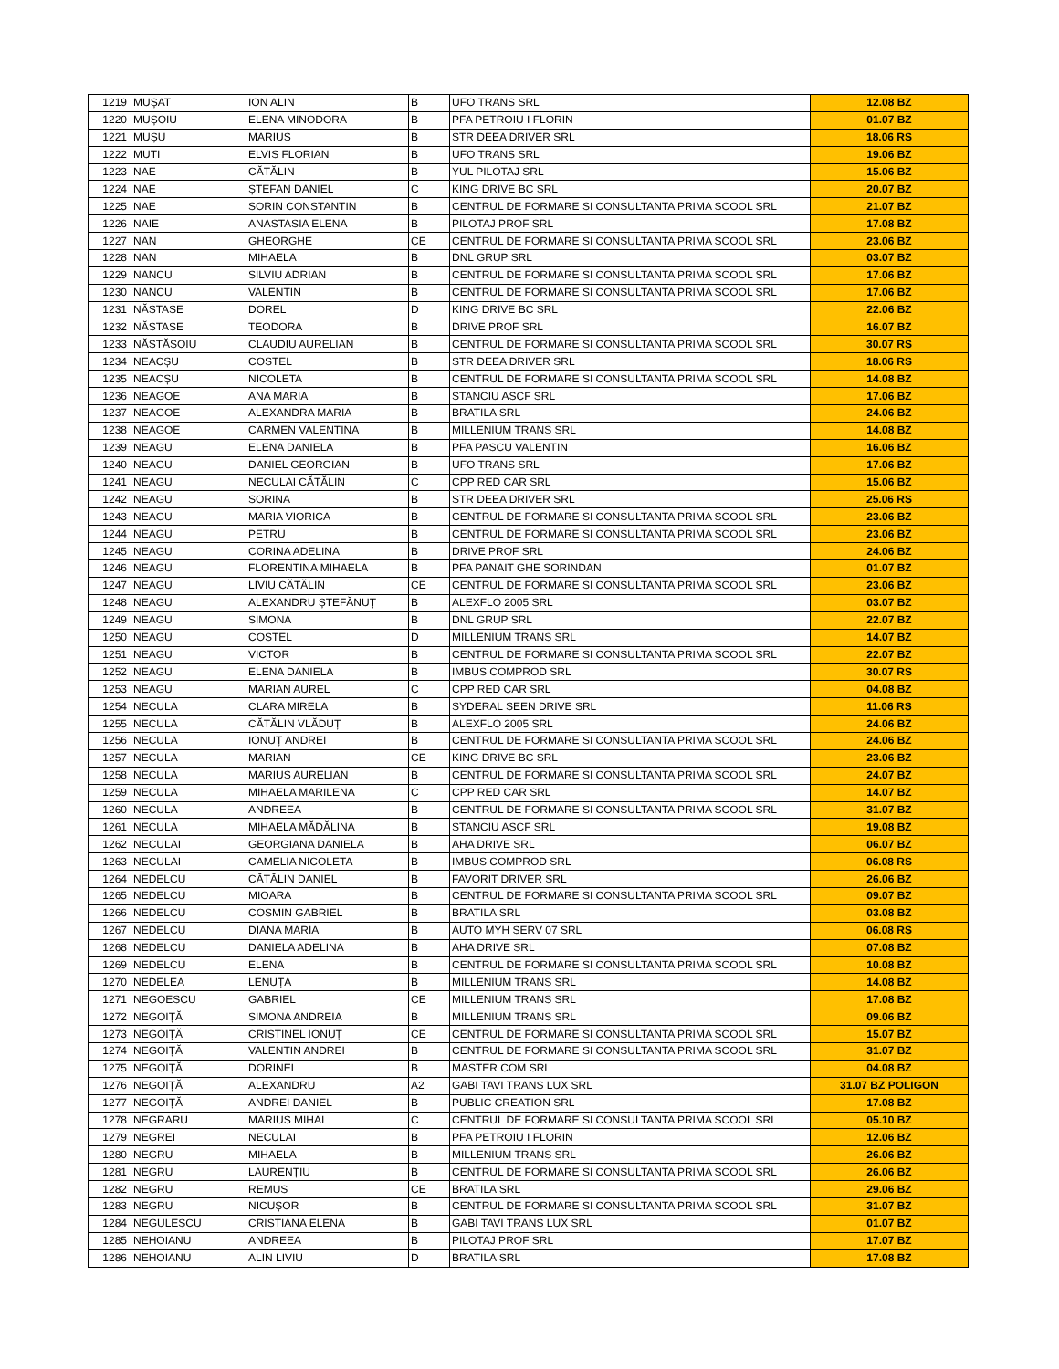| 1219 | MUȘAT | ION ALIN | B | UFO TRANS SRL | 12.08 BZ |
| 1220 | MUȘOIU | ELENA MINODORA | B | PFA PETROIU I FLORIN | 01.07 BZ |
| 1221 | MUȘU | MARIUS | B | STR DEEA DRIVER SRL | 18.06 RS |
| 1222 | MUTI | ELVIS FLORIAN | B | UFO TRANS SRL | 19.06 BZ |
| 1223 | NAE | CĂTĂLIN | B | YUL PILOTAJ SRL | 15.06 BZ |
| 1224 | NAE | ȘTEFAN DANIEL | C | KING DRIVE BC SRL | 20.07 BZ |
| 1225 | NAE | SORIN CONSTANTIN | B | CENTRUL DE FORMARE SI CONSULTANTA PRIMA SCOOL SRL | 21.07 BZ |
| 1226 | NAIE | ANASTASIA ELENA | B | PILOTAJ PROF SRL | 17.08 BZ |
| 1227 | NAN | GHEORGHE | CE | CENTRUL DE FORMARE SI CONSULTANTA PRIMA SCOOL SRL | 23.06 BZ |
| 1228 | NAN | MIHAELA | B | DNL GRUP SRL | 03.07 BZ |
| 1229 | NANCU | SILVIU ADRIAN | B | CENTRUL DE FORMARE SI CONSULTANTA PRIMA SCOOL SRL | 17.06 BZ |
| 1230 | NANCU | VALENTIN | B | CENTRUL DE FORMARE SI CONSULTANTA PRIMA SCOOL SRL | 17.06 BZ |
| 1231 | NĂSTASE | DOREL | D | KING DRIVE BC SRL | 22.06 BZ |
| 1232 | NĂSTASE | TEODORA | B | DRIVE PROF SRL | 16.07 BZ |
| 1233 | NĂSTĂSOIU | CLAUDIU AURELIAN | B | CENTRUL DE FORMARE SI CONSULTANTA PRIMA SCOOL SRL | 30.07 RS |
| 1234 | NEACȘU | COSTEL | B | STR DEEA DRIVER SRL | 18.06 RS |
| 1235 | NEACȘU | NICOLETA | B | CENTRUL DE FORMARE SI CONSULTANTA PRIMA SCOOL SRL | 14.08 BZ |
| 1236 | NEAGOE | ANA MARIA | B | STANCIU ASCF SRL | 17.06 BZ |
| 1237 | NEAGOE | ALEXANDRA MARIA | B | BRATILA SRL | 24.06 BZ |
| 1238 | NEAGOE | CARMEN VALENTINA | B | MILLENIUM TRANS SRL | 14.08 BZ |
| 1239 | NEAGU | ELENA DANIELA | B | PFA PASCU VALENTIN | 16.06 BZ |
| 1240 | NEAGU | DANIEL GEORGIAN | B | UFO TRANS SRL | 17.06 BZ |
| 1241 | NEAGU | NECULAI CĂTĂLIN | C | CPP RED CAR SRL | 15.06 BZ |
| 1242 | NEAGU | SORINA | B | STR DEEA DRIVER SRL | 25.06 RS |
| 1243 | NEAGU | MARIA VIORICA | B | CENTRUL DE FORMARE SI CONSULTANTA PRIMA SCOOL SRL | 23.06 BZ |
| 1244 | NEAGU | PETRU | B | CENTRUL DE FORMARE SI CONSULTANTA PRIMA SCOOL SRL | 23.06 BZ |
| 1245 | NEAGU | CORINA ADELINA | B | DRIVE PROF SRL | 24.06 BZ |
| 1246 | NEAGU | FLORENTINA MIHAELA | B | PFA PANAIT GHE SORINDAN | 01.07 BZ |
| 1247 | NEAGU | LIVIU CĂTĂLIN | CE | CENTRUL DE FORMARE SI CONSULTANTA PRIMA SCOOL SRL | 23.06 BZ |
| 1248 | NEAGU | ALEXANDRU ȘTEFĂNUȚ | B | ALEXFLO 2005 SRL | 03.07 BZ |
| 1249 | NEAGU | SIMONA | B | DNL GRUP SRL | 22.07 BZ |
| 1250 | NEAGU | COSTEL | D | MILLENIUM TRANS SRL | 14.07 BZ |
| 1251 | NEAGU | VICTOR | B | CENTRUL DE FORMARE SI CONSULTANTA PRIMA SCOOL SRL | 22.07 BZ |
| 1252 | NEAGU | ELENA DANIELA | B | IMBUS COMPROD SRL | 30.07 RS |
| 1253 | NEAGU | MARIAN AUREL | C | CPP RED CAR SRL | 04.08 BZ |
| 1254 | NECULA | CLARA MIRELA | B | SYDERAL SEEN DRIVE SRL | 11.06 RS |
| 1255 | NECULA | CĂTĂLIN VLĂDUȚ | B | ALEXFLO 2005 SRL | 24.06 BZ |
| 1256 | NECULA | IONUȚ ANDREI | B | CENTRUL DE FORMARE SI CONSULTANTA PRIMA SCOOL SRL | 24.06 BZ |
| 1257 | NECULA | MARIAN | CE | KING DRIVE BC SRL | 23.06 BZ |
| 1258 | NECULA | MARIUS AURELIAN | B | CENTRUL DE FORMARE SI CONSULTANTA PRIMA SCOOL SRL | 24.07 BZ |
| 1259 | NECULA | MIHAELA MARILENA | C | CPP RED CAR SRL | 14.07 BZ |
| 1260 | NECULA | ANDREEA | B | CENTRUL DE FORMARE SI CONSULTANTA PRIMA SCOOL SRL | 31.07 BZ |
| 1261 | NECULA | MIHAELA MĂDĂLINA | B | STANCIU ASCF SRL | 19.08 BZ |
| 1262 | NECULAI | GEORGIANA DANIELA | B | AHA DRIVE SRL | 06.07 BZ |
| 1263 | NECULAI | CAMELIA NICOLETA | B | IMBUS COMPROD SRL | 06.08 RS |
| 1264 | NEDELCU | CĂTĂLIN DANIEL | B | FAVORIT DRIVER SRL | 26.06 BZ |
| 1265 | NEDELCU | MIOARA | B | CENTRUL DE FORMARE SI CONSULTANTA PRIMA SCOOL SRL | 09.07 BZ |
| 1266 | NEDELCU | COSMIN GABRIEL | B | BRATILA SRL | 03.08 BZ |
| 1267 | NEDELCU | DIANA MARIA | B | AUTO MYH SERV 07 SRL | 06.08 RS |
| 1268 | NEDELCU | DANIELA ADELINA | B | AHA DRIVE SRL | 07.08 BZ |
| 1269 | NEDELCU | ELENA | B | CENTRUL DE FORMARE SI CONSULTANTA PRIMA SCOOL SRL | 10.08 BZ |
| 1270 | NEDELEA | LENUȚA | B | MILLENIUM TRANS SRL | 14.08 BZ |
| 1271 | NEGOESCU | GABRIEL | CE | MILLENIUM TRANS SRL | 17.08 BZ |
| 1272 | NEGOIȚĂ | SIMONA ANDREIA | B | MILLENIUM TRANS SRL | 09.06 BZ |
| 1273 | NEGOIȚĂ | CRISTINEL IONUȚ | CE | CENTRUL DE FORMARE SI CONSULTANTA PRIMA SCOOL SRL | 15.07 BZ |
| 1274 | NEGOIȚĂ | VALENTIN ANDREI | B | CENTRUL DE FORMARE SI CONSULTANTA PRIMA SCOOL SRL | 31.07 BZ |
| 1275 | NEGOIȚĂ | DORINEL | B | MASTER COM SRL | 04.08 BZ |
| 1276 | NEGOIȚĂ | ALEXANDRU | A2 | GABI TAVI TRANS LUX SRL | 31.07 BZ POLIGON |
| 1277 | NEGOIȚĂ | ANDREI DANIEL | B | PUBLIC CREATION SRL | 17.08 BZ |
| 1278 | NEGRARU | MARIUS MIHAI | C | CENTRUL DE FORMARE SI CONSULTANTA PRIMA SCOOL SRL | 05.10 BZ |
| 1279 | NEGREI | NECULAI | B | PFA PETROIU I FLORIN | 12.06 BZ |
| 1280 | NEGRU | MIHAELA | B | MILLENIUM TRANS SRL | 26.06 BZ |
| 1281 | NEGRU | LAURENȚIU | B | CENTRUL DE FORMARE SI CONSULTANTA PRIMA SCOOL SRL | 26.06 BZ |
| 1282 | NEGRU | REMUS | CE | BRATILA SRL | 29.06 BZ |
| 1283 | NEGRU | NICUȘOR | B | CENTRUL DE FORMARE SI CONSULTANTA PRIMA SCOOL SRL | 31.07 BZ |
| 1284 | NEGULESCU | CRISTIANA ELENA | B | GABI TAVI TRANS LUX SRL | 01.07 BZ |
| 1285 | NEHOIANU | ANDREEA | B | PILOTAJ PROF SRL | 17.07 BZ |
| 1286 | NEHOIANU | ALIN LIVIU | D | BRATILA SRL | 17.08 BZ |